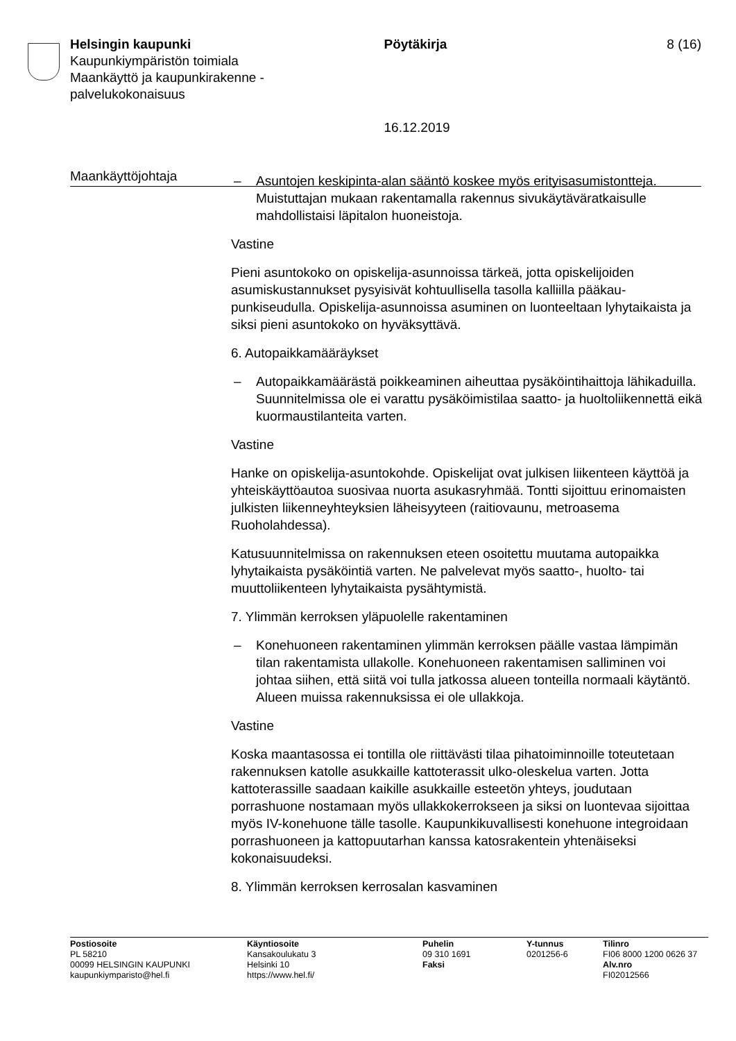Helsingin kaupunki
Kaupunkiympäristön toimiala
Maankäyttö ja kaupunkirakenne -
palvelukokonaisuus
Pöytäkirja
16.12.2019
8 (16)
Maankäyttöjohtaja
– Asuntojen keskipinta-alan sääntö koskee myös erityisasumistontte­ja. Muistuttajan mukaan rakentamalla rakennus sivukäytäväratkai­sulle mahdollistaisi läpitalon huoneistoja.
Vastine
Pieni asuntokoko on opiskelija-asunnoissa tärkeä, jotta opiskelijoiden asumiskustannukset pysyisivät kohtuullisella tasolla kalliilla pääkau­punkiseudulla. Opiskelija-asunnoissa asuminen on luonteeltaan lyhy­taikaista ja siksi pieni asuntokoko on hyväksyttävä.
6. Autopaikkamääräykset
– Autopaikkamäärästä poikkeaminen aiheuttaa pysäköintihaittoja lä­hikaduilla. Suunnitelmissa ole ei varattu pysäköimistilaa saatto- ja huoltoliikennettä eikä kuormaustilanteita varten.
Vastine
Hanke on opiskelija-asuntokohde. Opiskelijat ovat julkisen liikenteen käyttöä ja yhteiskäyttöautoa suosivaa nuorta asukasryhmää. Tontti si­joittuu erinomaisten julkisten liikenneyhteyksien läheisyyteen (raitio­vaunu, metroasema Ruoholahdessa).
Katusuunnitelmissa on rakennuksen eteen osoitettu muutama auto­paikka lyhytaikaista pysäköintiä varten. Ne palvelevat myös saatto-, huolto- tai muuttoliikenteen lyhytaikaista pysähtymistä.
7. Ylimmän kerroksen yläpuolelle rakentaminen
– Konehuoneen rakentaminen ylimmän kerroksen päälle vastaa läm­pimän tilan rakentamista ullakolle. Konehuoneen rakentamisen sal­liminen voi johtaa siihen, että siitä voi tulla jatkossa alueen tonteilla normaali käytäntö. Alueen muissa rakennuksissa ei ole ullakkoja.
Vastine
Koska maantasossa ei tontilla ole riittävästi tilaa pihatoiminnoille toteu­tetaan rakennuksen katolle asukkaille kattoterassit ulko-oleskelua var­ten. Jotta kattoterassille saadaan kaikille asukkaille esteetön yhteys, joudutaan porrashuone nostamaan myös ullakkokerrokseen ja siksi on luontevaa sijoittaa myös IV-konehuone tälle tasolle. Kaupunkikuvalli­sesti konehuone integroidaan porrashuoneen ja kattopuutarhan kanssa katosrakentein yhtenäiseksi kokonaisuudeksi.
8. Ylimmän kerroksen kerrosalan kasvaminen
Postiosoite
PL 58210
00099 HELSINGIN KAUPUNKI
kaupunkiymparisto@hel.fi
Käyntiosoite
Kansakoulukatu 3
Helsinki 10
https://www.hel.fi/
Puhelin
09 310 1691
Faksi
Y-tunnus
0201256-6
Tilinro
FI06 8000 1200 0626 37
Alv.nro
FI02012566